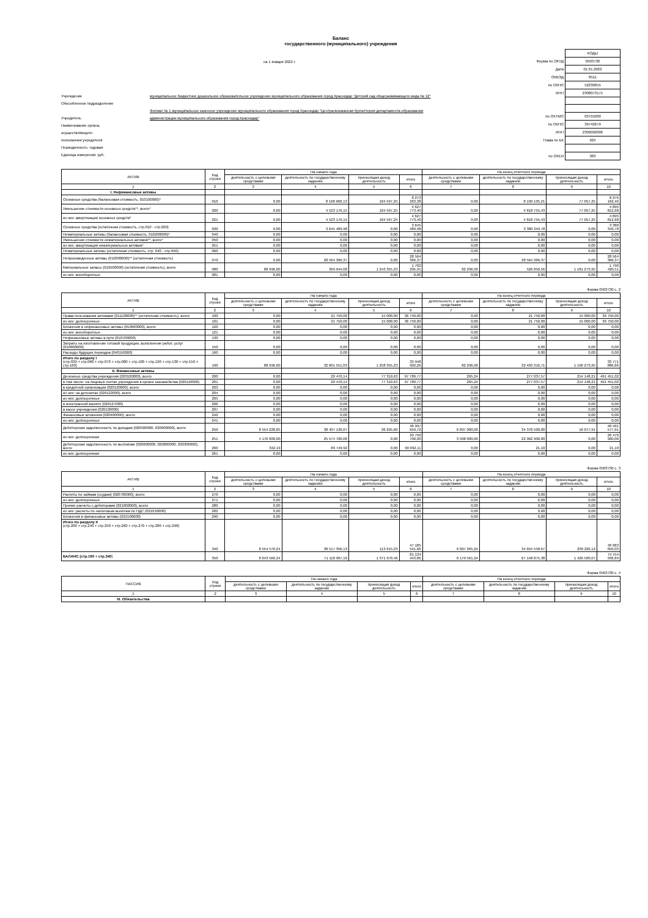Баланс
государственного (муниципального) учреждения
на 1 января 2022 г.
Учреждение муниципальное бюджетное дошкольное образовательное учреждение муниципального образования город Краснодар "Детский сад общеразвивающего вида № 12"
Обособленное подразделение
Филиал № 1 муниципальное казенное учреждение муниципального образования город Краснодар "Централизованная бухгалтерия департамента образования
Учредитель администрации муниципального образования город Краснодар"
Наименование органа,
осуществляющего
полномочия учредителя
Периодичность: годовая
Единица измерения: руб.
| | КОДЫ |
| Форма по ОКУД | 0503730 |
| Дата | 01.01.2022 |
| ОКВЭД | 8511 |
| по ОКПО | 52230815 |
| ИНН | 2308073171 |
| по ОКТМО | 03701000 |
| по ОКПО | 39742679 |
| ИНН | 2309092096 |
| Глава по БК | 925 |
| по ОКЕИ | 383 |
| АКТИВ | Код строки | На начало года | | | | На конец отчетного периода | | | |
| --- | --- | --- | --- | --- | --- | --- | --- | --- | --- |
| | | деятельность с целевыми средствами | деятельность по государственному заданию | приносящая доход деятельность | итого | деятельность с целевыми средствами | деятельность по государственному заданию | приносящая доход деятельность | итого |
| 1 | 2 | 3 | 4 | 5 | 6 | 7 | 8 | 9 | 10 |
| I. Нефинансовые активы | | | | | | | | | |
| Основные средства (балансовая стоимость, 010100000)* | 010 | 0,00 | 8 168 666,13 | 104 597,25 | 8 273 263,38 | 0,00 | 8 199 105,21 | 77 057,25 | 8 276 162,46 |
| Уменьшение стоимости основных средств**, всего* | 020 | 0,00 | 4 523 176,15 | 104 597,25 | 4 627 773,40 | 0,00 | 4 818 755,43 | 77 057,25 | 4 895 812,68 |
| из них: амортизация основных средств* | 021 | 0,00 | 4 523 176,15 | 104 597,25 | 4 627 773,40 | 0,00 | 4 818 755,43 | 77 057,25 | 4 895 812,68 |
| Основные средства (остаточная стоимость, стр.010 - стр.020) | 030 | 0,00 | 3 645 489,98 | 0,00 | 3 645 489,98 | 0,00 | 3 380 349,78 | 0,00 | 3 380 349,78 |
| Нематериальные активы (балансовая стоимость, 010200000)* | 040 | 0,00 | 0,00 | 0,00 | 0,00 | 0,00 | 0,00 | 0,00 | 0,00 |
| Уменьшение стоимости нематериальных активов**, всего* | 050 | 0,00 | 0,00 | 0,00 | 0,00 | 0,00 | 0,00 | 0,00 | 0,00 |
| из них: амортизация нематериальных активов* | 051 | 0,00 | 0,00 | 0,00 | 0,00 | 0,00 | 0,00 | 0,00 | 0,00 |
| Нематериальные активы (остаточная стоимость, стр. 040 - стр.050) | 060 | 0,00 | 0,00 | 0,00 | 0,00 | 0,00 | 0,00 | 0,00 | 0,00 |
| Непроизведенные активы (010300000)** (остаточная стоимость) | 070 | 0,00 | 28 564 366,37 | 0,00 | 28 564 366,37 | 0,00 | 28 564 366,37 | 0,00 | 28 564 366,37 |
| Материальные запасы (010500000) (остаточная стоимость), всего | 080 | 88 996,00 | 369 944,68 | 1 243 355,23 | 1 702 295,91 | 82 296,00 | 526 850,56 | 1 181 273,95 | 1 790 420,51 |
| из них: внеоборотные | 081 | 0,00 | 0,00 | 0,00 | 0,00 | 0,00 | 0,00 | 0,00 | 0,00 |
Форма 0503730 с. 2
| АКТИВ | Код строки | На начало года | | | | На конец отчетного периода | | | |
| --- | --- | --- | --- | --- | --- | --- | --- | --- | --- |
| | | деятельность с целевыми средствами | деятельность по государственному заданию | приносящая доход деятельность | итого | деятельность с целевыми средствами | деятельность по государственному заданию | приносящая доход деятельность | итого |
| 1 | 2 | 3 | 4 | 5 | 6 | 7 | 8 | 9 | 10 |
| Права пользования активами (011100000)** (остаточная стоимость), всего | 100 | 0,00 | 21 750,00 | 15 000,00 | 36 750,00 | 0,00 | 21 750,00 | 15 000,00 | 36 750,00 |
| из них: долгосрочные | 101 | 0,00 | 21 750,00 | 15 000,00 | 36 750,00 | 0,00 | 21 750,00 | 15 000,00 | 36 750,00 |
| Вложения в нефинансовые активы (010600000), всего | 120 | 0,00 | 0,00 | 0,00 | 0,00 | 0,00 | 0,00 | 0,00 | 0,00 |
| из них: внеоборотные | 121 | 0,00 | 0,00 | 0,00 | 0,00 | 0,00 | 0,00 | 0,00 | 0,00 |
| Нефинансовые активы в пути (010700000) | 130 | 0,00 | 0,00 | 0,00 | 0,00 | 0,00 | 0,00 | 0,00 | 0,00 |
| Затраты на изготовление готовой продукции, выполнение работ, услуг (010900000) | 150 | 0,00 | 0,00 | 0,00 | 0,00 | 0,00 | 0,00 | 0,00 | 0,00 |
| Расходы будущих периодов (040150000) | 160 | 0,00 | 0,00 | 0,00 | 0,00 | 0,00 | 0,00 | 0,00 | 0,00 |
| Итого по разделу I (стр.030 + стр.060 + стр.070 + стр.080 + стр.100 + стр.120 + стр.130 + стр.150 + стр.160) | 190 | 88 996,00 | 32 601 551,03 | 1 258 355,23 | 33 948 902,26 | 82 296,00 | 32 493 316,71 | 1 196 273,95 | 33 771 886,66 |
| II. Финансовые активы | | | | | | | | | |
| Денежные средства учреждения (020100000), всего | 200 | 0,00 | 20 470,14 | 77 319,63 | 97 789,77 | 265,24 | 277 037,57 | 214 148,21 | 491 451,02 |
| в том числе: на лицевых счетах учреждения в органе казначейства (020110000) | 201 | 0,00 | 20 470,14 | 77 319,63 | 97 789,77 | 265,24 | 277 037,57 | 214 148,21 | 491 451,02 |
| в кредитной организации (020120000), всего | 203 | 0,00 | 0,00 | 0,00 | 0,00 | 0,00 | 0,00 | 0,00 | 0,00 |
| из них: на депозитах (020122000), всего | 204 | 0,00 | 0,00 | 0,00 | 0,00 | 0,00 | 0,00 | 0,00 | 0,00 |
| из них: долгосрочные | 205 | 0,00 | 0,00 | 0,00 | 0,00 | 0,00 | 0,00 | 0,00 | 0,00 |
| в иностранной валюте (020127000) | 206 | 0,00 | 0,00 | 0,00 | 0,00 | 0,00 | 0,00 | 0,00 | 0,00 |
| в кассе учреждения (020130000) | 207 | 0,00 | 0,00 | 0,00 | 0,00 | 0,00 | 0,00 | 0,00 | 0,00 |
| Финансовые вложения (020400000), всего | 240 | 0,00 | 0,00 | 0,00 | 0,00 | 0,00 | 0,00 | 0,00 | 0,00 |
| из них: долгосрочные | 241 | 0,00 | 0,00 | 0,00 | 0,00 | 0,00 | 0,00 | 0,00 | 0,00 |
| Дебиторская задолженность по доходам (020500000, 020900000), всего | 250 | 8 554 228,05 | 38 407 136,07 | 36 295,60 | 46 997 659,72 | 6 097 000,00 | 34 378 500,00 | 16 077,91 | 40 491 577,91 |
| из них: долгосрочная | 251 | 4 176 000,00 | 25 574 700,00 | 0,00 | 29 750 700,00 | 3 508 000,00 | 22 962 900,00 | 0,00 | 26 470 900,00 |
| Дебиторская задолженность по выплатам (020600000, 020800000, 030300000), всего | 260 | 342,19 | 89 749,92 | 0,00 | 90 092,11 | 0,00 | 21,10 | 0,00 | 21,10 |
| из них: долгосрочная | 261 | 0,00 | 0,00 | 0,00 | 0,00 | 0,00 | 0,00 | 0,00 | 0,00 |
Форма 0503730 с. 3
| АКТИВ | Код строки | На начало года | | | | На конец отчетного периода | | | |
| --- | --- | --- | --- | --- | --- | --- | --- | --- | --- |
| | | деятельность с целевыми средствами | деятельность по государственному заданию | приносящая доход деятельность | итого | деятельность с целевыми средствами | деятельность по государственному заданию | приносящая доход деятельность | итого |
| 1 | 2 | 3 | 4 | 5 | 6 | 7 | 8 | 9 | 10 |
| Расчеты по займам (ссудам) (020700000), всего | 270 | 0,00 | 0,00 | 0,00 | 0,00 | 0,00 | 0,00 | 0,00 | 0,00 |
| из них: долгосрочные | 271 | 0,00 | 0,00 | 0,00 | 0,00 | 0,00 | 0,00 | 0,00 | 0,00 |
| Прочие расчеты с дебиторами (021000000), всего | 280 | 0,00 | 0,00 | 0,00 | 0,00 | 0,00 | 0,00 | 0,00 | 0,00 |
| из них: расчеты по налоговым вычетам по НДС (021010000) | 282 | 0,00 | 0,00 | 0,00 | 0,00 | 0,00 | 0,00 | 0,00 | 0,00 |
| Вложения в финансовые активы (021500000) | 290 | 0,00 | 0,00 | 0,00 | 0,00 | 0,00 | 0,00 | 0,00 | 0,00 |
| Итого по разделу II (стр.200 + стр.240 + стр.250 + стр.260 + стр.270 + стр.280 + стр.290) | 340 | 8 554 570,24 | 38 517 356,13 | 113 615,23 | 47 185 541,60 | 6 097 265,24 | 34 655 558,67 | 230 226,12 | 40 983 050,03 |
| БАЛАНС (стр.190 + стр.340 ) | 350 | 8 643 566,24 | 71 118 907,16 | 1 371 970,46 | 81 134 443,86 | 6 179 561,24 | 67 148 875,38 | 1 426 500,07 | 74 754 936,69 |
Форма 0503730 с. 4
| ПАССИВ | Код строки | На начало года | | | | На конец отчетного периода | | | |
| --- | --- | --- | --- | --- | --- | --- | --- | --- | --- |
| | | деятельность с целевыми средствами | деятельность по государственному заданию | приносящая доход деятельность | итого | деятельность с целевыми средствами | деятельность по государственному заданию | приносящая доход деятельность | итого |
| 1 | 2 | 3 | 4 | 5 | 6 | 7 | 8 | 9 | 10 |
| III. Обязательства | | | | | | | | | |